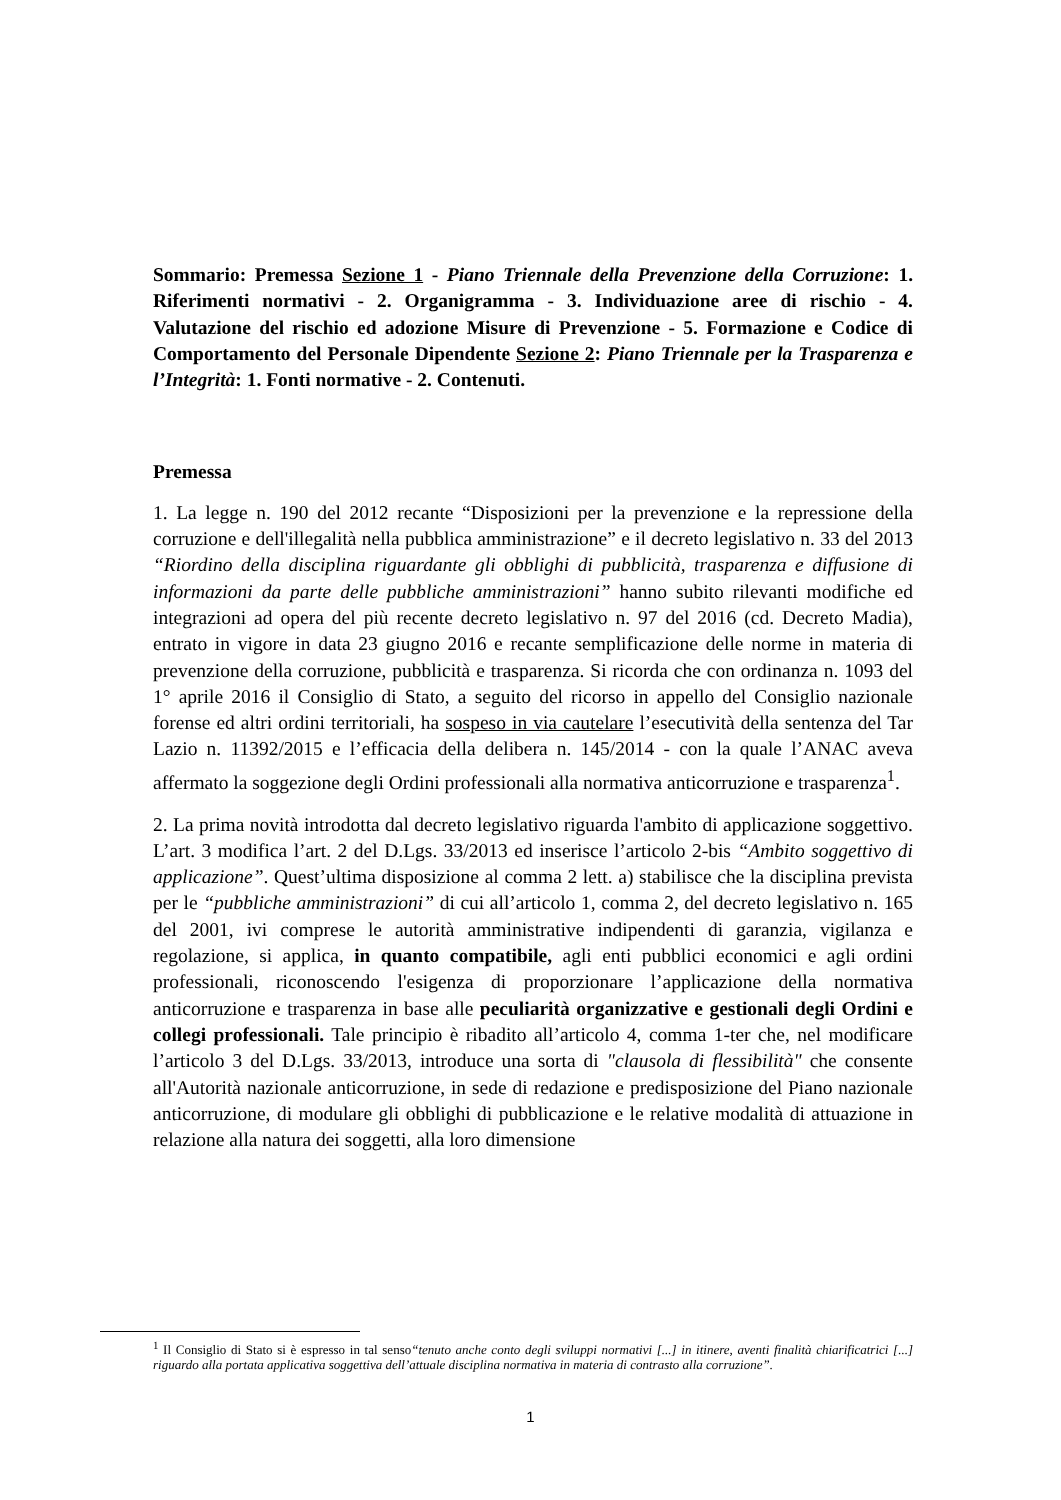Sommario: Premessa Sezione 1 - Piano Triennale della Prevenzione della Corruzione: 1. Riferimenti normativi - 2. Organigramma - 3. Individuazione aree di rischio - 4. Valutazione del rischio ed adozione Misure di Prevenzione - 5. Formazione e Codice di Comportamento del Personale Dipendente Sezione 2: Piano Triennale per la Trasparenza e l’Integrità: 1. Fonti normative - 2. Contenuti.
Premessa
1. La legge n. 190 del 2012 recante “Disposizioni per la prevenzione e la repressione della corruzione e dell'illegalità nella pubblica amministrazione” e il decreto legislativo n. 33 del 2013 “Riordino della disciplina riguardante gli obblighi di pubblicità, trasparenza e diffusione di informazioni da parte delle pubbliche amministrazioni” hanno subito rilevanti modifiche ed integrazioni ad opera del più recente decreto legislativo n. 97 del 2016 (cd. Decreto Madia), entrato in vigore in data 23 giugno 2016 e recante semplificazione delle norme in materia di prevenzione della corruzione, pubblicità e trasparenza. Si ricorda che con ordinanza n. 1093 del 1° aprile 2016 il Consiglio di Stato, a seguito del ricorso in appello del Consiglio nazionale forense ed altri ordini territoriali, ha sospeso in via cautelare l’esecutività della sentenza del Tar Lazio n. 11392/2015 e l’efficacia della delibera n. 145/2014 - con la quale l’ANAC aveva affermato la soggezione degli Ordini professionali alla normativa anticorruzione e trasparenza<sup>1</sup>.
2. La prima novità introdotta dal decreto legislativo riguarda l'ambito di applicazione soggettivo. L’art. 3 modifica l’art. 2 del D.Lgs. 33/2013 ed inserisce l’articolo 2-bis “Ambito soggettivo di applicazione”. Quest’ultima disposizione al comma 2 lett. a) stabilisce che la disciplina prevista per le “pubbliche amministrazioni” di cui all’articolo 1, comma 2, del decreto legislativo n. 165 del 2001, ivi comprese le autorità amministrative indipendenti di garanzia, vigilanza e regolazione, si applica, in quanto compatibile, agli enti pubblici economici e agli ordini professionali, riconoscendo l'esigenza di proporzionare l’applicazione della normativa anticorruzione e trasparenza in base alle peculiarità organizzative e gestionali degli Ordini e collegi professionali. Tale principio è ribadito all’articolo 4, comma 1-ter che, nel modificare l’articolo 3 del D.Lgs. 33/2013, introduce una sorta di "clausola di flessibilità" che consente all'Autorità nazionale anticorruzione, in sede di redazione e predisposizione del Piano nazionale anticorruzione, di modulare gli obblighi di pubblicazione e le relative modalità di attuazione in relazione alla natura dei soggetti, alla loro dimensione
<sup>1</sup> Il Consiglio di Stato si è espresso in tal senso“tenuto anche conto degli sviluppi normativi [...] in itinere, aventi finalità chiarificatrici [...] riguardo alla portata applicativa soggettiva dell’attuale disciplina normativa in materia di contrasto alla corruzione”.
1